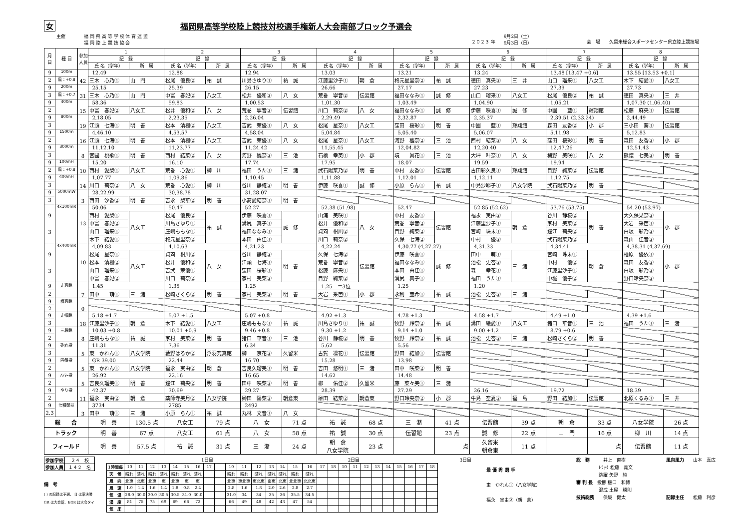女 福岡県高等学校陸上競技対校選手権新人大会南部ブロック予選会
主催 福 岡 県 高 等 学 校 体 育 連 盟
福 岡 陸 上 競 技 協 会
２０２３ 年
9月2日（土）
9月3日（日）
会　場　　久留米総合スポーツセンター県立陸上競技場
| 月 日 | 種 目 | 参加 人員 | 1 | | 2 | | 3 | | 4 | | 5 | | 6 | | 7 | | 8 | |
| --- | --- | --- | --- | --- | --- | --- | --- | --- | --- | --- | --- | --- | --- | --- | --- | --- | --- | --- |
| | | | 記 録 | | 記 録 | | 記 録 | | 記 録 | | 記 録 | | 記 録 | | 記 録 | | 記 録 | |
| | | | 氏 名（学年） | 所 属 | 氏 名（学年） | 所 属 | 氏 名（学年） | 所 属 | 氏 名（学年） | 所 属 | 氏 名（学年） | 所 属 | 氏 名（学年） | 所 属 | 氏 名（学年） | 所 属 | 氏 名（学年） | 所 属 |
| 9 | 100m | 42 | 12.49 | | 12.88 | | 12.94 | | 13.03 | | 13.21 | | 13.24 | | 13.48 [13.47 +0.6] | | 13.55 [13.53 +0.1] | |
| 2 | 風：+0.8 | | 三木 心乃① | 山 門 | 松尾 優良② | 祐 誠 | 川島さゆり① | 祐 誠 | 江藤里沙子① | 朝 倉 | 柊元星里奈② | 祐 誠 | 徳田 真央② | 三 井 | 山口 瑠来① | 八女工 | 木下 結愛① | 八女工 |
| 9 | 200m | 31 | 25.15 | | 25.39 | | 26.15 | | 26.66 | | 27.17 | | 27.23 | | 27.39 | | 27.73 | |
| 3 | 風：+0.7 | | 三木 心乃① | 山 門 | 中富 春妃② | 八女工 | 松井 優和② | 八 女 | 荒巻 寧音② | 伝習館 | 福田ななみ① | 誠 修 | 山口 瑠来① | 八女工 | 松尾 優良② | 祐 誠 | 徳田 真央② | 三 井 |
| 9 | 400m | 15 | 58.36 | | 59.83 | | 1,00.53 | | 1,01.30 | | 1,03.49 | | 1,04.90 | | 1,05.21 | | 1,07.30 (1,06.40) | |
| 2 | | | 中富 春妃② | 八女工 | 松井 優和② | 八 女 | 荒巻 寧音② | 伝習館 | 川口 莉奈② | 八 女 | 福田ななみ① | 誠 修 | 伊藤 咲喜① | 誠 修 | 中園 藍① | 輝翔館 | 松藤 麻央① | 伝習館 |
| 9 | 800m | 19 | 2,18.05 | | 2,23.35 | | 2,26.04 | | 2,29.49 | | 2,32.87 | | 2,35.37 | | 2,39.51 (2,33.24) | | 2,44.49 | |
| 3 | | | 江頭 七海① | 明 善 | 松本 清楓② | 八女工 | 吉武 茉優① | 八 女 | 松尾 星奈① | 八女工 | 窪田 桜彩① | 明 善 | 中園 藍① | 輝翔館 | 森田 友香② | 小 郡 | 三小田 葵① | 伝習館 |
| 9 | 1500m | 16 | 4,46.10 | | 4,53.57 | | 4,58.04 | | 5,04.84 | | 5,05.40 | | 5,06.07 | | 5,11.98 | | 5,12.83 | |
| 2 | | | 江頭 七海① | 明 善 | 松本 清楓② | 八女工 | 吉武 茉優① | 八 女 | 松尾 星奈① | 八女工 | 河野 雛奈② | 三 池 | 西村 結菜② | 八 女 | 窪田 桜彩① | 明 善 | 森田 友香② | 小 郡 |
| 9 | 3000m | 8 | 11,12.10 | | 11,23.77 | | 11,24.42 | | 11,55.45 | | 12,04.82 | | 12,20.40 | | 12,47.26 | | 12,51.43 | |
| 3 | | | 宮國 桃歌① | 明 善 | 西村 結菜② | 八 女 | 河野 雛奈② | 三 池 | 石橋 幸英① | 小 郡 | 境 眞花① | 三 池 | 大坪 叶奈① | 八 女 | 梅野 美咲① | 八 女 | 熊懐 七美② | 明 善 |
| 9 | 100mH | 10 | 15.20 | | 16.10 | | 17.74 | | 17.95 | | 18.07 | | 19.59 | | 19.94 | | | |
| 2 | 風：+0.8 | | 西村 愛梨① | 八女工 | 荒巻 心愛① | 柳 川 | 福田 うた① | 三 潴 | 武石陽菜乃② | 明 善 | 中村 友香① | 伝習館 | 古田彩久良① | 輝翔館 | 目野 絢菜② | 伝習館 | | |
| 9 | 400mH | 14 | 1,07.77 | | 1,09.86 | | 1,10.45 | | 1,11.88 | | 1,12.01 | | 1,12.11 | | 1,12.75 | | | |
| 3 | | | 川口 莉奈② | 八 女 | 荒巻 心愛① | 柳 川 | 谷川 静椛② | 明 善 | 伊藤 咲喜① | 誠 修 | 小原 らん① | 祐 誠 | 中島沙耶子① | 八女学院 | 武石陽菜乃② | 明 善 | | |
| 9 | 5000mW | 3 | 28,22.99 | | 30,38.78 | | 31,28.07 | | | | | | | | | | | |
| 3 | | | 西田 汐香② | 明 善 | 吉永 梨華② | 明 善 | 小髙愛結奈① | 明 善 | | | | | | | | | | |
| 9 3 | 4x100mR | 13 | 50.06 | | 50.47 | | 52.27 | | 52.38 (51.98) | | 52.47 | | 52.85 (52.62) | | 53.76 (53.75) | | 54.20 (53.97) | |
| | | | 西村 愛梨① | 八女工 | 松尾 優良② | 祐 誠 | 伊藤 咲喜① | 誠 修 | 山浦 美咲① | 八 女 | 中村 友香① | 伝習館 | 福永 実由② | 朝 倉 | 谷川 静椛② | 明 善 | 大久保栞奈② | 小 郡 |
| | | | 中富 春妃② | | 川島さゆり① | | 溝尻 真子① | | 松井 優和② | | 荒巻 寧音② | | 江藤里沙子① | | 家村 美菜② | | 大岩 采芭① | |
| | | | 山口 瑠来① | | 庄嶋ももな① | | 福田ななみ① | | 貞苅 柑凪② | | 目野 絢菜② | | 宮崎 珠未① | | 鐘江 莉央② | | 白坂 彩乃② | |
| | | | 木下 結愛① | | 柊元星里奈② | | 本田 由佳① | | 川口 莉奈② | | 久保 七海② | | 中村 優② | | 武石陽菜乃② | | 森山 佳音② | |
| 9 3 | 4x400mR | 10 | 4,09.83 | | 4,10.63 | | 4,21.23 | | 4,22.24 | | 4,30.77 (4,27.27) | | 4,31.33 | | 4,34.41 | | 4,38.31 (4,37.69) | |
| | | | 松尾 星奈① | 八女工 | 貞苅 柑凪② | 八 女 | 谷川 静椛② | 明 善 | 久保 七海② | 伝習館 | 伊藤 咲喜① | 誠 修 | 田中 萌① | 三 潴 | 宮崎 珠未① | 朝 倉 | 楢原 優依① | 小 郡 |
| | | | 松本 清楓② | | 松井 優和② | | 江頭 七海① | | 荒巻 寧音② | | 福田ななみ① | | 池松 史杏② | | 中村 優② | | 森田 友香② | |
| | | | 山口 瑠来① | | 吉武 茉優① | | 窪田 桜彩① | | 松藤 麻央① | | 本田 由佳① | | 森 幸花① | | 江藤里沙子① | | 白坂 彩乃② | |
| | | | 中富 春妃② | | 川口 莉奈② | | 家村 美菜② | | 目野 絢菜② | | 溝尻 真子① | | 福田 うた① | | 中堀 優子② | | 野口玲央奈② | |
| 9 | 走高跳 | 7 | 1.45 | | 1.35 | | 1.25 | | 1.25 ＝3位 | | 1.25 | | 1.20 | | | | | |
| 2 | | | 田中 萌① | 三 潴 | 松崎さくら② | 明 善 | 家村 美菜② | 明 善 | 大岩 采芭① | 小 郡 | 永利 亜希① | 祐 誠 | 池松 史杏② | 三 潴 | | | | |
| 9 | 棒高跳 | 0 | | | | | | | | | | | | | | | | |
| 2 | | | | | | | | | | | | | | | | | | |
| 9 | 走幅跳 | 18 | 5.18 +1.7 | | 5.07 +1.5 | | 5.07 +0.8 | | 4.92 +1.3 | | 4.78 +1.3 | | 4.58 +1.7 | | 4.49 +1.0 | | 4.39 +1.6 | |
| 3 | | | 江藤里沙子① | 朝 倉 | 木下 結愛① | 八女工 | 庄嶋ももな① | 祐 誠 | 川島さゆり① | 祐 誠 | 牧野 羚奈② | 祐 誠 | 溝田 絵愛① | 八女工 | 猪口 華音① | 三 池 | 福田 うた① | 三 潴 |
| 9 | 三段跳 | 8 | 10.03 +0.8 | | 10.01 +0.9 | | 9.46 +0.8 | | 9.30 +1.2 | | 9.14 +1.0 | | 9.00 +1.2 | | 8.79 +0.6 | | | |
| 2 | | | 庄嶋ももな① | 祐 誠 | 家村 美菜② | 明 善 | 猪口 華音① | 三 池 | 谷川 静椛② | 明 善 | 牧野 羚奈② | 祐 誠 | 池松 史杏② | 三 潴 | 松崎さくら② | 明 善 | | |
| 9 | 砲丸投 | 5 | 11.31 | | 7.36 | | 6.34 | | 5.62 | | 5.56 | | | | | | | |
| 3 | | | 東 かれん① | 八女学院 | 藪野はるか② | 浮羽究真館 | 柳 京花② | 久留米 | 古賀 凛花① | 伝習館 | 野田 結加① | 伝習館 | | | | | | |
| 9 | 円盤投 | 5 | GR 39.00 | | 22.44 | | 16.70 | | 15.28 | | 13.98 | | | | | | | |
| 2 | | | 東 かれん① | 八女学院 | 福永 実由② | 朝 倉 | 吉良久瑠美① | 明 善 | 吉田 悠明① | 三 潴 | 田中 咲菜② | 明 善 | | | | | | |
| 9 | ﾊﾝﾏｰ投 | 5 | 26.92 | | 22.16 | | 16.65 | | 14.62 | | 14.48 | | | | | | | |
| 2 | | | 吉良久瑠美① | 明 善 | 鐘江 莉央② | 明 善 | 田中 咲菜② | 明 善 | 柳 佑佳② | 久留米 | 藤 菜々美① | 三 潴 | | | | | | |
| 9 | やり投 | 11 | 42.37 | | 30.69 | | 29.27 | | 28.39 | | 27.29 | | 26.16 | | 19.72 | | 18.39 | |
| 2 | | | 福永 実由② | 朝 倉 | 薬師寺美月② | 八女学院 | 榊田 陽菜② | 朝倉東 | 榊田 結菜② | 朝倉東 | 野口玲央奈② | 小 郡 | 牛島 空夏② | 福 島 | 野田 結加① | 伝習館 | 北原くるみ① | 三 井 |
| 9 | 七種競技 | 3 | 3734 | | 2785 | | 2492 | | | | | | | | | | | |
| 2,3 | | | 田中 萌① | 三 潴 | 小原 らん① | 祐 誠 | 丸林 文音① | 八 女 | | | | | | | | | | |
| 総 合 | | | 明 善 | 130.5 点 | 八女工 | 79 点 | 八 女 | 71 点 | 祐 誠 | 68 点 | 三 潴 | 41 点 | 伝習館 | 39 点 | 朝 倉 | 33 点 | 八女学院 | 26 点 |
| トラック | | | 明 善 | 67 点 | 八女工 | 61 点 | 八 女 | 58 点 | 祐 誠 | 30 点 | 伝習館 | 23 点 | 誠 修 | 22 点 | 山 門 | 16 点 | 柳 川 | 14 点 |
| フィールド | | | 明 善 | 57.5 点 | 祐 誠 | 31 点 | 三 潴 | 24 点 | 朝 倉 八女学院 | 23 点 | | 点 | 久留米 朝倉東 | 11 点 | | 点 | 伝習館 | 11 点 |
| 参加学校 | ２４ 校 |
| 参加人員 | １４２ 名 |
備　考
( ) の記録は予選、 [] は準決勝
GR は大会新、EGR は大会タイ
1日目 2日目 3日目
| 1時間毎 | 10 | 11 | 12 | 13 | 14 | 15 | 16 | 17 | | 10 | 11 | 12 | 13 | 14 | 15 | 16 | 17 | 18 | 10 | 11 | 12 | 13 | 14 | 15 | 16 | 17 | 18 |
| 天 候 | 晴れ | 晴れ | 晴れ | 晴れ | 晴れ | 晴れ | 晴れ | | | 晴れ | 晴れ | 晴れ | 晴れ | 晴れ | 晴れ | 晴れ | | | | | | | | | | | |
| 風 向 | 北東 | 北東 | 北東 | 東 | 北東 | 東 | 東 | | | 北東 | 東北東 | 東北東 | 南東 | 北東 | 北北東 | 北北東 | | | | | | | | | | | |
| 風 速 | 1.0 | 1.4 | 1.6 | 1.4 | 1.8 | 0.8 | 2.4 | | | 2.8 | 1.6 | 1.8 | 2.0 | 2.6 | 2.8 | 2.7 | | | | | | | | | | | |
| 気 温 | 28.0 | 30.0 | 30.0 | 30.5 | 30.5 | 31.0 | 30.0 | | | 31.0 | 34 | 34 | 35 | 36 | 35.5 | 34.5 | | | | | | | | | | | |
| 湿 度 | 81 | 75 | 75 | 69 | 69 | 66 | 72 | | | 66 | 49 | 48 | 42 | 43 | 47 | 54 | | | | | | | | | | | |
| 気 圧 | | | | | | | | | | | | | | | | | | | | | | | | | | | |
最 優 秀 選 手
東　かれん①（八女学院）
福永　実由②（朝　倉）
総　務　　　井上　直樹
ﾄﾗｯｸ 松藤　義文
跳躍 矢野　純
審 判 長　投擲 樋口　和博
混成 土屋　勝則
技術総務　　保坂　健太
風向風力　　山本　真広
記録主任　　松藤　利彦